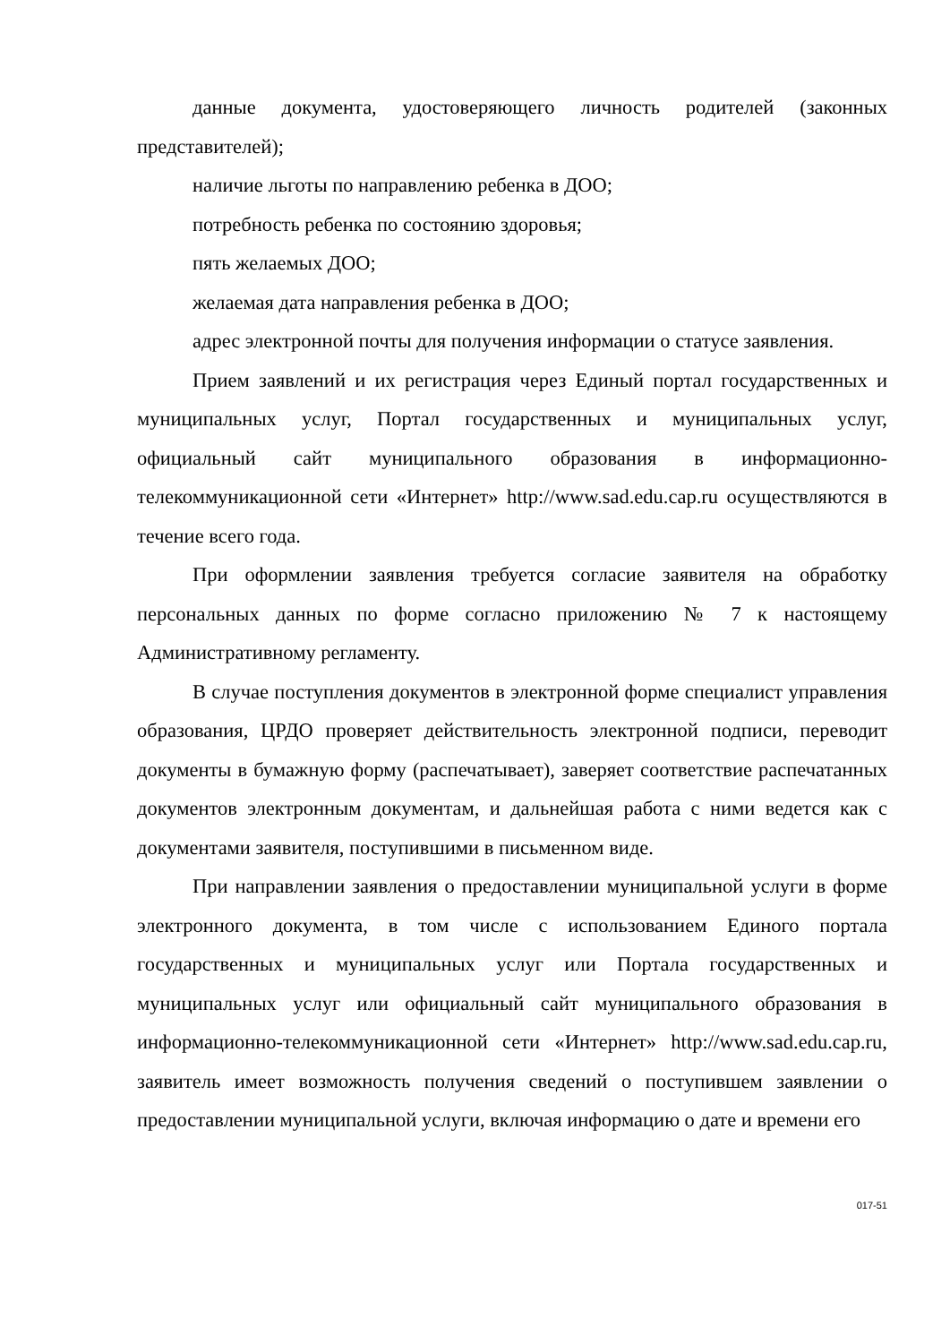данные документа, удостоверяющего личность родителей (законных представителей);
наличие льготы по направлению ребенка в ДОО;
потребность ребенка по состоянию здоровья;
пять желаемых ДОО;
желаемая дата направления ребенка в ДОО;
адрес электронной почты для получения информации о статусе заявления.
Прием заявлений и их регистрация через Единый портал государственных и муниципальных услуг, Портал государственных и муниципальных услуг, официальный сайт муниципального образования в информационно-телекоммуникационной сети «Интернет» http://www.sad.edu.cap.ru осуществляются в течение всего года.
При оформлении заявления требуется согласие заявителя на обработку персональных данных по форме согласно приложению № 7 к настоящему Административному регламенту.
В случае поступления документов в электронной форме специалист управления образования, ЦРДО проверяет действительность электронной подписи, переводит документы в бумажную форму (распечатывает), заверяет соответствие распечатанных документов электронным документам, и дальнейшая работа с ними ведется как с документами заявителя, поступившими в письменном виде.
При направлении заявления о предоставлении муниципальной услуги в форме электронного документа, в том числе с использованием Единого портала государственных и муниципальных услуг или Портала государственных и муниципальных услуг или официальный сайт муниципального образования в информационно-телекоммуникационной сети «Интернет» http://www.sad.edu.cap.ru, заявитель имеет возможность получения сведений о поступившем заявлении о предоставлении муниципальной услуги, включая информацию о дате и времени его
017-51